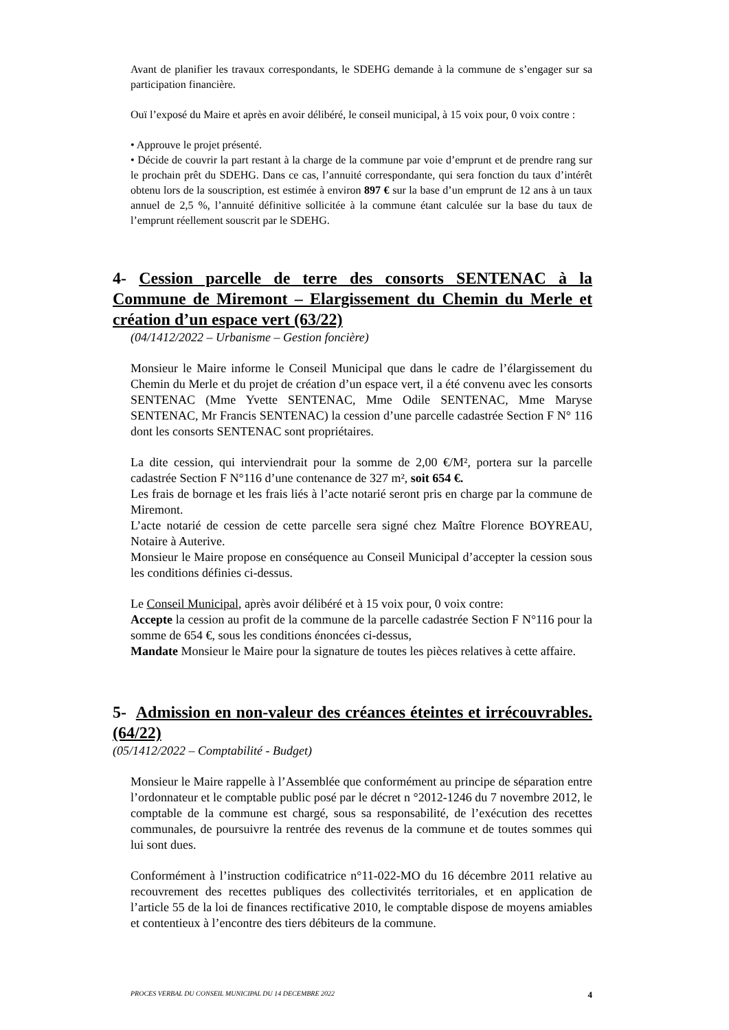Avant de planifier les travaux correspondants, le SDEHG demande à la commune de s’engager sur sa participation financière.
Ouï l’exposé du Maire et après en avoir délibéré, le conseil municipal, à 15 voix pour, 0 voix contre :
• Approuve le projet présenté.
• Décide de couvrir la part restant à la charge de la commune par voie d’emprunt et de prendre rang sur le prochain prêt du SDEHG. Dans ce cas, l’annuité correspondante, qui sera fonction du taux d’intérêt obtenu lors de la souscription, est estimée à environ 897 € sur la base d’un emprunt de 12 ans à un taux annuel de 2,5 %, l’annuité définitive sollicitée à la commune étant calculée sur la base du taux de l’emprunt réellement souscrit par le SDEHG.
4- Cession parcelle de terre des consorts SENTENAC à la Commune de Miremont – Elargissement du Chemin du Merle et création d’un espace vert (63/22)
(04/1412/2022 – Urbanisme – Gestion foncière)
Monsieur le Maire informe le Conseil Municipal que dans le cadre de l’élargissement du Chemin du Merle et du projet de création d’un espace vert, il a été convenu avec les consorts SENTENAC (Mme Yvette SENTENAC, Mme Odile SENTENAC, Mme Maryse SENTENAC, Mr Francis SENTENAC) la cession d’une parcelle cadastrée Section F N° 116 dont les consorts SENTENAC sont propriétaires.
La dite cession, qui interviendrait pour la somme de 2,00 €/M², portera sur la parcelle cadastrée Section F N°116 d’une contenance de 327 m², soit 654 €.
Les frais de bornage et les frais liés à l’acte notarié seront pris en charge par la commune de Miremont.
L’acte notarié de cession de cette parcelle sera signé chez Maître Florence BOYREAU, Notaire à Auterive.
Monsieur le Maire propose en conséquence au Conseil Municipal d’accepter la cession sous les conditions définies ci-dessus.
Le Conseil Municipal, après avoir délibéré et à 15 voix pour, 0 voix contre:
Accepte la cession au profit de la commune de la parcelle cadastrée Section F N°116 pour la somme de 654 €, sous les conditions énoncées ci-dessus,
Mandate Monsieur le Maire pour la signature de toutes les pièces relatives à cette affaire.
5- Admission en non-valeur des créances éteintes et irrécouvrables. (64/22)
(05/1412/2022 – Comptabilité - Budget)
Monsieur le Maire rappelle à l’Assemblée que conformément au principe de séparation entre l’ordonnateur et le comptable public posé par le décret n °2012-1246 du 7 novembre 2012, le comptable de la commune est chargé, sous sa responsabilité, de l’exécution des recettes communales, de poursuivre la rentrée des revenus de la commune et de toutes sommes qui lui sont dues.
Conformément à l’instruction codificatrice n°11-022-MO du 16 décembre 2011 relative au recouvrement des recettes publiques des collectivités territoriales, et en application de l’article 55 de la loi de finances rectificative 2010, le comptable dispose de moyens amiables et contentieux à l’encontre des tiers débiteurs de la commune.
PROCES VERBAL DU CONSEIL MUNICIPAL DU 14 DECEMBRE 2022 4